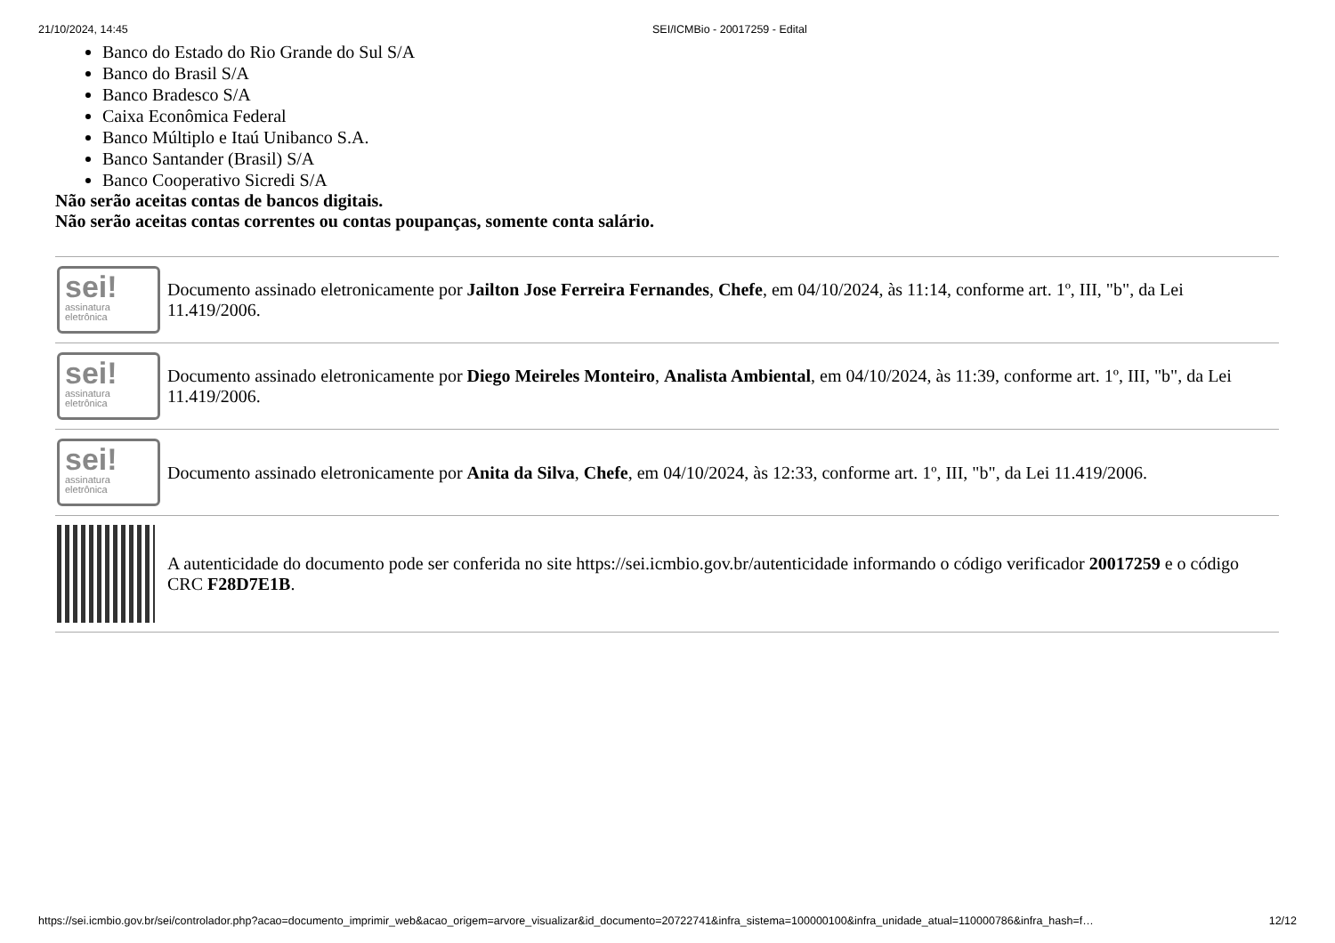21/10/2024, 14:45 SEI/ICMBio - 20017259 - Edital
Banco do Estado do Rio Grande do Sul S/A
Banco do Brasil S/A
Banco Bradesco S/A
Caixa Econômica Federal
Banco Múltiplo e Itaú Unibanco S.A.
Banco Santander (Brasil) S/A
Banco Cooperativo Sicredi S/A
Não serão aceitas contas de bancos digitais.
Não serão aceitas contas correntes ou contas poupanças, somente conta salário.
| sei! assinatura eletrônica | Documento assinado eletronicamente por Jailton Jose Ferreira Fernandes , Chefe , em 04/10/2024, às 11:14, conforme art. 1º, III, "b", da Lei 11.419/2006. |
| sei! assinatura eletrônica | Documento assinado eletronicamente por Diego Meireles Monteiro , Analista Ambiental , em 04/10/2024, às 11:39, conforme art. 1º, III, "b", da Lei 11.419/2006. |
| sei! assinatura eletrônica | Documento assinado eletronicamente por Anita da Silva , Chefe , em 04/10/2024, às 12:33, conforme art. 1º, III, "b", da Lei 11.419/2006. |
| | A autenticidade do documento pode ser conferida no site https://sei.icmbio.gov.br/autenticidade informando o código verificador 20017259 e o código CRC F28D7E1B . |
https://sei.icmbio.gov.br/sei/controlador.php?acao=documento_imprimir_web&acao_origem=arvore_visualizar&id_documento=20722741&infra_sistema=100000100&infra_unidade_atual=110000786&infra_hash=f… 12/12